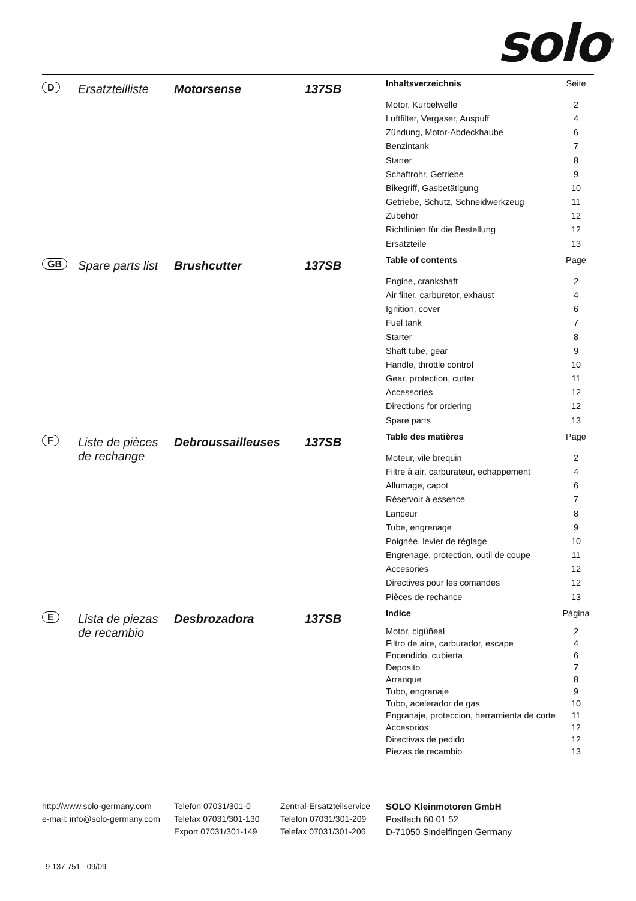solo<sup>®</sup>
D
Ersatzteilliste
Motorsense 137SB
| Inhaltsverzeichnis | Seite |
| --- | --- |
| Motor, Kurbelwelle | 2 |
| Luftfilter, Vergaser, Auspuff | 4 |
| Zündung, Motor-Abdeckhaube | 6 |
| Benzintank | 7 |
| Starter | 8 |
| Schaftrohr, Getriebe | 9 |
| Bikegriff, Gasbetätigung | 10 |
| Getriebe, Schutz, Schneidwerkzeug | 11 |
| Zubehör | 12 |
| Richtlinien für die Bestellung | 12 |
| Ersatzteile | 13 |
GB
Spare parts list
Brushcutter 137SB
| Table of contents | Page |
| --- | --- |
| Engine, crankshaft | 2 |
| Air filter, carburetor, exhaust | 4 |
| Ignition, cover | 6 |
| Fuel tank | 7 |
| Starter | 8 |
| Shaft tube, gear | 9 |
| Handle, throttle control | 10 |
| Gear, protection, cutter | 11 |
| Accessories | 12 |
| Directions for ordering | 12 |
| Spare parts | 13 |
F
Liste de pièces de rechange
Debroussailleuses 137SB
| Table des matières | Page |
| --- | --- |
| Moteur, vile brequin | 2 |
| Filtre à air, carburateur, echappement | 4 |
| Allumage, capot | 6 |
| Réservoir à essence | 7 |
| Lanceur | 8 |
| Tube, engrenage | 9 |
| Poignée, levier de réglage | 10 |
| Engrenage, protection, outil de coupe | 11 |
| Accesories | 12 |
| Directives pour les comandes | 12 |
| Pièces de rechance | 13 |
E
Lista de piezas de recambio
Desbrozadora 137SB
| Indice | Página |
| --- | --- |
| Motor, cigüñeal | 2 |
| Filtro de aire, carburador, escape | 4 |
| Encendido, cubierta | 6 |
| Deposito | 7 |
| Arranque | 8 |
| Tubo, engranaje | 9 |
| Tubo, acelerador de gas | 10 |
| Engranaje, proteccion, herramienta de corte | 11 |
| Accesorios | 12 |
| Directivas de pedido | 12 |
| Piezas de recambio | 13 |
http://www.solo-germany.com
e-mail: info@solo-germany.com
Telefon 07031/301-0
Telefax 07031/301-130
Export 07031/301-149
Zentral-Ersatzteilservice
Telefon 07031/301-209
Telefax 07031/301-206
SOLO Kleinmotoren GmbH
Postfach 60 01 52
D-71050 Sindelfingen Germany
9 137 751 09/09